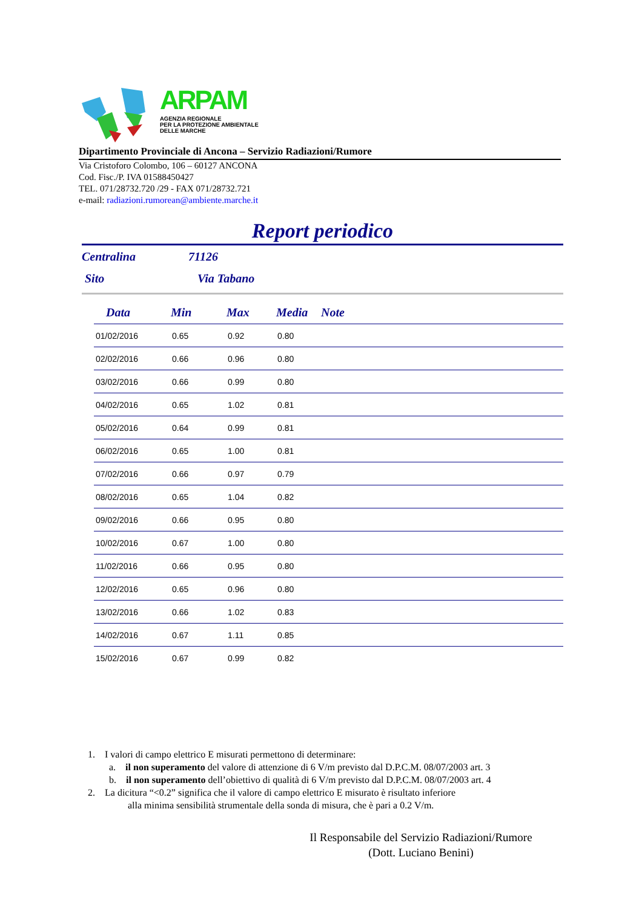ARPAM
AGENZIA REGIONALE
PER LA PROTEZIONE AMBIENTALE
DELLE MARCHE
Dipartimento Provinciale di Ancona – Servizio Radiazioni/Rumore
Via Cristoforo Colombo, 106 – 60127 ANCONA
Cod. Fisc./P. IVA 01588450427
TEL. 071/28732.720 /29 - FAX 071/28732.721
e-mail: radiazioni.rumorean@ambiente.marche.it
Report periodico
Centralina 71126
Sito Via Tabano
| Data | Min | Max | Media | Note |
| --- | --- | --- | --- | --- |
| 01/02/2016 | 0.65 | 0.92 | 0.80 | |
| 02/02/2016 | 0.66 | 0.96 | 0.80 | |
| 03/02/2016 | 0.66 | 0.99 | 0.80 | |
| 04/02/2016 | 0.65 | 1.02 | 0.81 | |
| 05/02/2016 | 0.64 | 0.99 | 0.81 | |
| 06/02/2016 | 0.65 | 1.00 | 0.81 | |
| 07/02/2016 | 0.66 | 0.97 | 0.79 | |
| 08/02/2016 | 0.65 | 1.04 | 0.82 | |
| 09/02/2016 | 0.66 | 0.95 | 0.80 | |
| 10/02/2016 | 0.67 | 1.00 | 0.80 | |
| 11/02/2016 | 0.66 | 0.95 | 0.80 | |
| 12/02/2016 | 0.65 | 0.96 | 0.80 | |
| 13/02/2016 | 0.66 | 1.02 | 0.83 | |
| 14/02/2016 | 0.67 | 1.11 | 0.85 | |
| 15/02/2016 | 0.67 | 0.99 | 0.82 | |
1. I valori di campo elettrico E misurati permettono di determinare:
a. il non superamento del valore di attenzione di 6 V/m previsto dal D.P.C.M. 08/07/2003 art. 3
b. il non superamento dell’obiettivo di qualità di 6 V/m previsto dal D.P.C.M. 08/07/2003 art. 4
2. La dicitura “<0.2” significa che il valore di campo elettrico E misurato è risultato inferiore
alla minima sensibilità strumentale della sonda di misura, che è pari a 0.2 V/m.
Il Responsabile del Servizio Radiazioni/Rumore
(Dott. Luciano Benini)